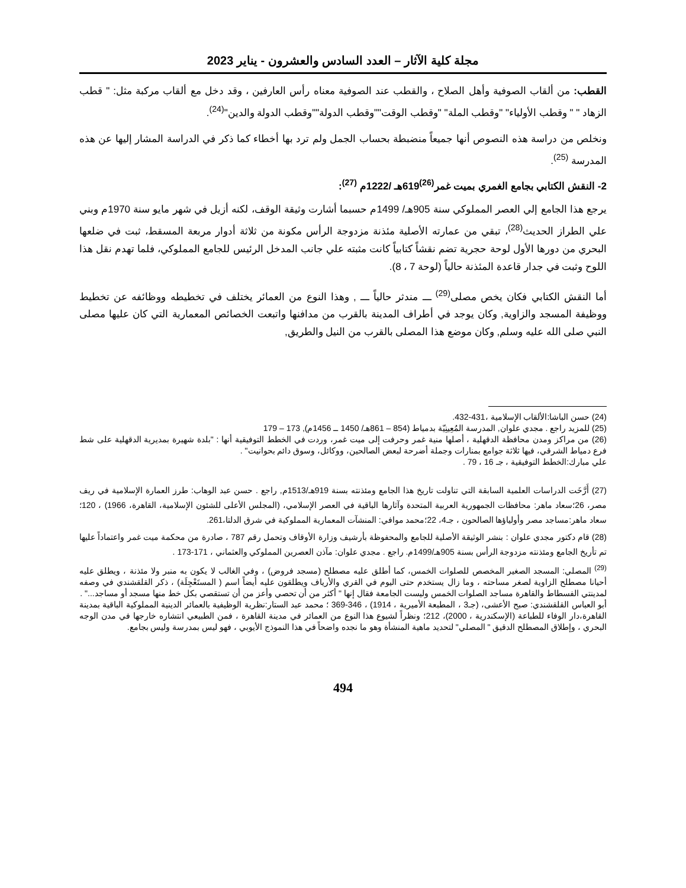مجلة كلية الآثار – العدد السادس والعشرون - يناير 2023
القطب: من ألقاب الصوفية وأهل الصلاح ، والقطب عند الصوفية معناه رأس العارفين ، وقد دخل مع ألقاب مركبة مثل: " قطب الزهاد " " وقطب الأولياء" "وقطب الملة" "وقطب الوقت""وقطب الدولة""وقطب الدولة والدين"<sup>(24)</sup>.
ونخلص من دراسة هذه النصوص أنها جميعاً منضبطة بحساب الجمل ولم ترد بها أخطاء كما ذكر في الدراسة المشار إليها عن هذه المدرسة <sup>(25)</sup>.
2- النقش الكتابي بجامع الغمري بميت غمر<sup>(26)</sup>619هـ /1222م <sup>(27)</sup>:
يرجع هذا الجامع إلي العصر المملوكي سنة 905هـ/ 1499م حسبما أشارت وثيقة الوقف، لكنه أزيل في شهر مايو سنة 1970م وبني علي الطراز الحديث<sup>(28)</sup>، تبقي من عمارته الأصلية مئذنة مزدوجة الرأس مكونة من ثلاثة أدوار مربعة المسقط، ثبت في ضلعها البحري من دورها الأول لوحة حجرية تضم نقشاً كتابياً كانت مثبته علي جانب المدخل الرئيس للجامع المملوكي، فلما تهدم نقل هذا اللوح وثبت في جدار قاعدة المئذنة حالياً (لوحة 7 ، 8).
أما النقش الكتابي فكان يخص مصلى<sup>(29)</sup> ـــ مندثر حالياً ـــ , وهذا النوع من العمائر يختلف في تخطيطه ووظائفه عن تخطيط ووظيفة المسجد والزاوية, وكان يوجد في أطراف المدينة بالقرب من مدافنها واتبعت الخصائص المعمارية التي كان عليها مصلى النبي صلى الله عليه وسلم, وكان موضع هذا المصلى بالقرب من النيل والطريق,
(24) حسن الباشا:الألقاب الإسلامية ،431-432.
(25) للمزيد راجع . مجدي علوان, المدرسة المُعِينِيّة بدمياط (854 – 861هـ/ 1450 ــ 1456م), 173 – 179
(26) من مراكز ومدن محافظة الدقهلية ، أصلها منية غمر وحرفت إلى ميت غمر، وردت في الخطط التوفيقية أنها : "بلدة شهيرة بمديرية الدقهلية على شط فرع دمياط الشرقي، فيها ثلاثة جوامع بمنارات وجملة أضرحة لبعض الصالحين، ووكائل، وسوق دائم بحوانيت" .
علي مبارك:الخطط التوفيقية ، جـ 16 ، 79 .
(27) أَرَّخَت الدراسات العلمية السابقة التي تناولت تاريخ هذا الجامع ومئذنته بسنة 919هـ/1513م, راجع . حسن عبد الوهاب: طرز العمارة الإسلامية في ريف مصر، 26؛سعاد ماهر: محافظات الجمهورية العربية المتحدة وآثارها الباقية في العصر الإسلامي، (المجلس الأعلى للشئون الإسلامية، القاهرة، 1966) ، 120؛سعاد ماهر:مساجد مصر وأولياؤها الصالحون ، جـ4، 22؛محمد موافي: المنشآت المعمارية المملوكية في شرق الدلتا،261.
(28) قام دكتور مجدي علوان : بنشر الوثيقة الأصلية للجامع والمحفوظة بأرشيف وزارة الأوقاف وتحمل رقم 787 ، صادرة من محكمة ميت غمر واعتماداً عليها تم تأريخ الجامع ومئذنته مزدوجة الرأس بسنة 905هـ/1499م. راجع . مجدي علوان: مآذن العصرين المملوكي والعثماني ، 171-173 .
<sup>(29)</sup> المصلي: المسجد الصغير المخصص للصلوات الخمس، كما أطلق عليه مصطلح (مسجد فروض) ، وفي الغالب لا يكون به منبر ولا مئذنة ، ويطلق عليه أحيانا مصطلح الزاوية لصغر مساحته ، وما زال يستخدم حتى اليوم في القري والأرياف ويطلقون عليه أيضاً اسم ( المستَعْجِلَة) ، ذكر القلقشندي في وصفه لمدينتي الفسطاط والقاهرة مساجد الصلوات الخمس وليست الجامعة فقال إنها " أكثر من أن تحصي وأعز من أن تستقصي بكل خط منها مسجد أو مساجد..." .
أبو العباس القلقشندي: صبح الأعشى، (جـ3 ، المطبعة الأميرية ، 1914) ، 346-369 ؛ محمد عبد الستار:نظرية الوظيفية بالعمائر الدينية المملوكية الباقية بمدينة القاهرة،دار الوفاء للطباعة (الإسكندرية ، 2000)، 212؛ ونظراً لشيوع هذا النوع من العمائر في مدينة القاهرة ، فمن الطبيعي انتشاره خارجها في مدن الوجه البحري ، وإطلاق المصطلح الدقيق " المصلي" لتحديد ماهية المنشأة وهو ما نجده واضحاً في هذا النموذج الأيوبي ، فهو ليس بمدرسة وليس بجامع.
494